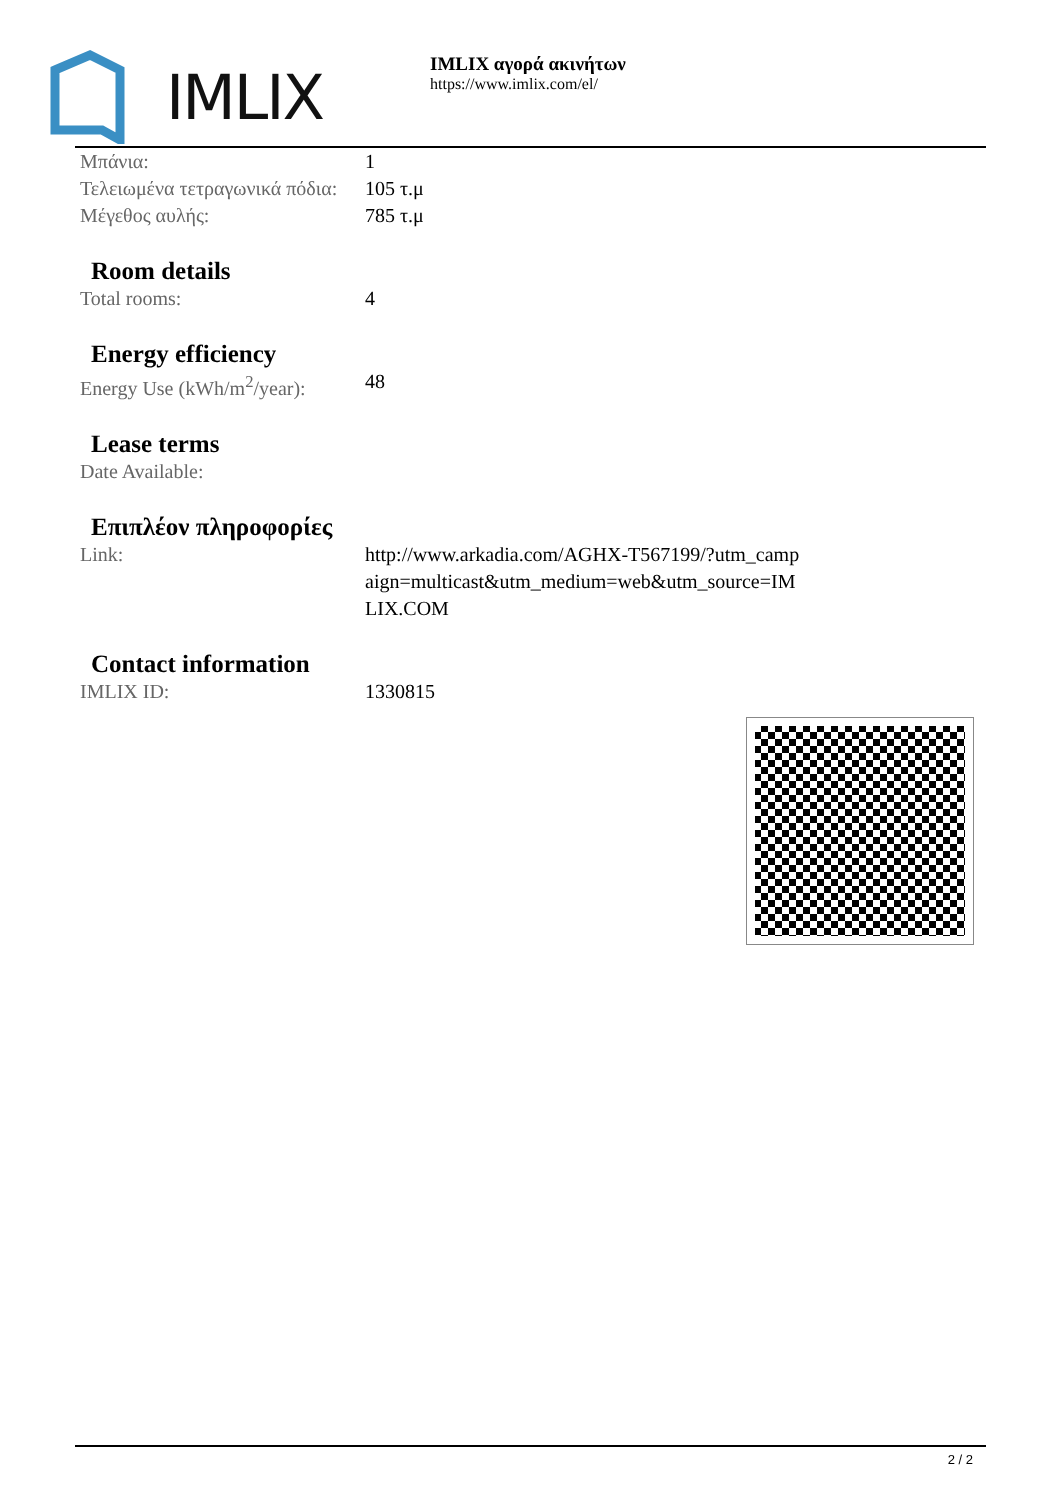IMLIX
IMLIX αγορά ακινήτων
https://www.imlix.com/el/
| Μπάνια: | 1 |
| Τελειωμένα τετραγωνικά πόδια: | 105 τ.μ |
| Μέγεθος αυλής: | 785 τ.μ |
Room details
| Total rooms: | 4 |
Energy efficiency
| Energy Use (kWh/m<sup>2</sup>/year): | 48 |
Lease terms
| Date Available: | |
Επιπλέον πληροφορίες
| Link: | http://www.arkadia.com/AGHX-T567199/?utm_campaign=multicast&utm_medium=web&utm_source=IMLIX.COM |
Contact information
| IMLIX ID: | 1330815 |
2 / 2